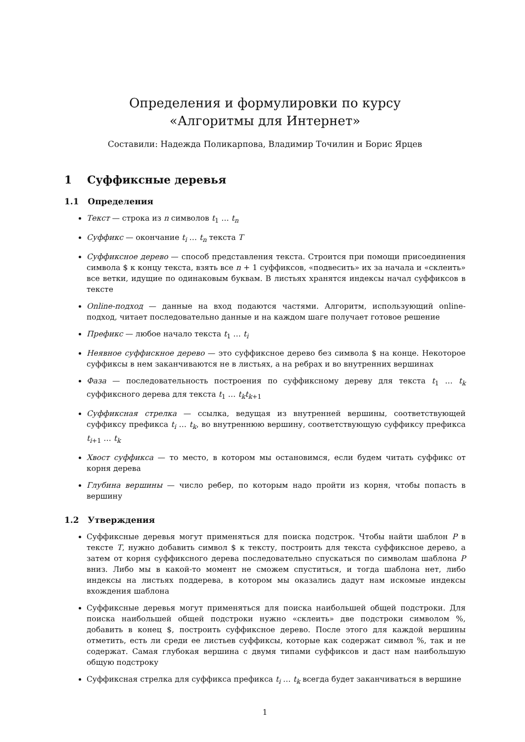Определения и формулировки по курсу
«Алгоритмы для Интернет»
Составили: Надежда Поликарпова, Владимир Точилин и Борис Ярцев
1 Суффиксные деревья
1.1 Определения
Текст — строка из n символов t<sub>1</sub> … t<sub>n</sub>
Суффикс — окончание t<sub>i</sub> … t<sub>n</sub> текста T
Суффиксное дерево — способ представления текста. Строится при помощи присоединения символа $ к концу текста, взять все n + 1 суффиксов, «подвесить» их за начала и «склеить» все ветки, идущие по одинаковым буквам. В листьях хранятся индексы начал суффиксов в тексте
Online-подход — данные на вход подаются частями. Алгоритм, использующий online-подход, читает последовательно данные и на каждом шаге получает готовое решение
Префикс — любое начало текста t<sub>1</sub> … t<sub>i</sub>
Неявное суффискное дерево — это суффиксное дерево без символа $ на конце. Некоторое суффиксы в нем заканчиваются не в листьях, а на ребрах и во внутренних вершинах
Фаза — последовательность построения по суффиксному дереву для текста t<sub>1</sub> … t<sub>k</sub> суффиксного дерева для текста t<sub>1</sub> … t<sub>k</sub>t<sub>k+1</sub>
Суффиксная стрелка — ссылка, ведущая из внутренней вершины, соответствующей суффиксу префикса t<sub>i</sub> … t<sub>k</sub>, во внутреннюю вершину, соответствующую суффиксу префикса t<sub>i+1</sub> … t<sub>k</sub>
Хвост суффикса — то место, в котором мы остановимся, если будем читать суффикс от корня дерева
Глубина вершины — число ребер, по которым надо пройти из корня, чтобы попасть в вершину
1.2 Утверждения
Суффиксные деревья могут применяться для поиска подстрок. Чтобы найти шаблон P в тексте T, нужно добавить символ $ к тексту, построить для текста суффиксное дерево, а затем от корня суффиксного дерева последовательно спускаться по символам шаблона P вниз. Либо мы в какой-то момент не сможем спуститься, и тогда шаблона нет, либо индексы на листьях поддерева, в котором мы оказались дадут нам искомые индексы вхождения шаблона
Суффиксные деревья могут применяться для поиска наибольшей общей подстроки. Для поиска наибольшей общей подстроки нужно «склеить» две подстроки символом %, добавить в конец $, построить суффиксное дерево. После этого для каждой вершины отметить, есть ли среди ее листьев суффиксы, которые как содержат символ %, так и не содержат. Самая глубокая вершина с двумя типами суффиксов и даст нам наибольшую общую подстроку
Суффиксная стрелка для суффикса префикса t<sub>i</sub> … t<sub>k</sub> всегда будет заканчиваться в вершине
1